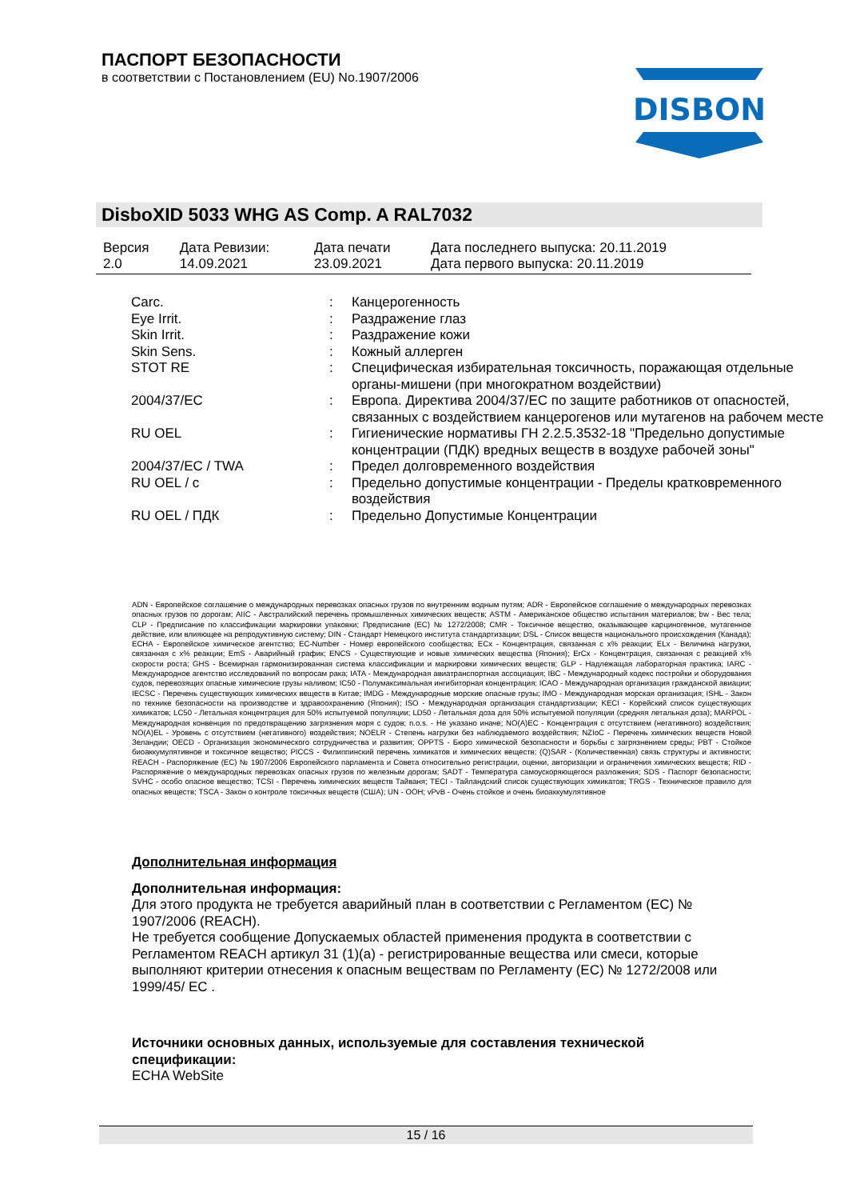ПАСПОРТ БЕЗОПАСНОСТИ
в соответствии с Постановлением (EU) No.1907/2006
DISBON
DisboXID 5033 WHG AS Comp. A RAL7032
| Версия 2.0 | Дата Ревизии: 14.09.2021 | Дата печати 23.09.2021 | Дата последнего выпуска: 20.11.2019 Дата первого выпуска: 20.11.2019 |
| Carc. | : | Канцерогенность |
| Eye Irrit. | : | Раздражение глаз |
| Skin Irrit. | : | Раздражение кожи |
| Skin Sens. | : | Кожный аллерген |
| STOT RE | : | Специфическая избирательная токсичность, поражающая отдельные органы-мишени (при многократном воздействии) |
| 2004/37/EC | : | Европа. Директива 2004/37/EC по защите работников от опасностей, связанных с воздействием канцерогенов или мутагенов на рабочем месте |
| RU OEL | : | Гигиенические нормативы ГН 2.2.5.3532-18 "Предельно допустимые концентрации (ПДК) вредных веществ в воздухе рабочей зоны" |
| 2004/37/EC / TWA | : | Предел долговременного воздействия |
| RU OEL / c | : | Предельно допустимые концентрации - Пределы кратковременного воздействия |
| RU OEL / ПДК | : | Предельно Допустимые Концентрации |
ADN - Европейское соглашение о международных перевозках опасных грузов по внутренним водным путям; ADR - Европейское соглашение о международных перевозках опасных грузов по дорогам; AIIC - Австралийский перечень промышленных химических веществ; ASTM - Американское общество испытания материалов; bw - Вес тела; CLP - Предписание по классификации маркировки упаковки; Предписание (EC) № 1272/2008; CMR - Токсичное вещество, оказывающее карциногенное, мутагенное действие, или влияющее на репродуктивную систему; DIN - Стандарт Немецкого института стандартизации; DSL - Список веществ национального происхождения (Канада); ECHA - Европейское химическое агентство; EC-Number - Номер европейского сообщества; ECx - Концентрация, связанная с x% реакции; ELx - Величина нагрузки, связанная с x% реакции; EmS - Аварийный график; ENCS - Существующие и новые химических вещества (Япония); ErCx - Концентрация, связанная с реакцией x% скорости роста; GHS - Всемирная гармонизированная система классификации и маркировки химических веществ; GLP - Надлежащая лабораторная практика; IARC - Международное агентство исследований по вопросам рака; IATA - Международная авиатранспортная ассоциация; IBC - Международный кодекс постройки и оборудования судов, перевозящих опасные химические грузы наливом; IC50 - Полумаксимальная ингибиторная концентрация; ICAO - Международная организация гражданской авиации; IECSC - Перечень существующих химических веществ в Китае; IMDG - Международные морские опасные грузы; IMO - Международная морская организация; ISHL - Закон по технике безопасности на производстве и здравоохранению (Япония); ISO - Международная организация стандартизации; KECI - Корейский список существующих химикатов; LC50 - Летальная концентрация для 50% испытуемой популяции; LD50 - Летальная доза для 50% испытуемой популяции (средняя летальная доза); MARPOL - Международная конвенция по предотвращению загрязнения моря с судов; n.o.s. - Не указано иначе; NO(A)EC - Концентрация с отсутствием (негативного) воздействия; NO(A)EL - Уровень с отсутствием (негативного) воздействия; NOELR - Степень нагрузки без наблюдаемого воздействия; NZIoC - Перечень химических веществ Новой Зеландии; OECD - Организация экономического сотрудничества и развития; OPPTS - Бюро химической безопасности и борьбы с загрязнением среды; PBT - Стойкое биоаккумулятивное и токсичное вещество; PICCS - Филиппинский перечень химикатов и химических веществ; (Q)SAR - (Количественная) связь структуры и активности; REACH - Распоряжение (EC) № 1907/2006 Европейского парламента и Совета относительно регистрации, оценки, авторизации и ограничения химических веществ; RID - Распоряжение о международных перевозках опасных грузов по железным дорогам; SADT - Температура самоускоряющегося разложения; SDS - Паспорт безопасности; SVHC - особо опасное вещество; TCSI - Перечень химических веществ Тайваня; TECI - Тайландский список существующих химикатов; TRGS - Техническое правило для опасных веществ; TSCA - Закон о контроле токсичных веществ (США); UN - ООН; vPvB - Очень стойкое и очень биоаккумулятивное
Дополнительная информация
Дополнительная информация:
Для этого продукта не требуется аварийный план в соответствии с Регламентом (EC) № 1907/2006 (REACH).
Не требуется сообщение Допускаемых областей применения продукта в соответствии с Регламентом REACH артикул 31 (1)(a) - регистрированные вещества или смеси, которые выполняют критерии отнесения к опасным веществам по Регламенту (EC) № 1272/2008 или 1999/45/ EC .
Источники основных данных, используемые для составления технической спецификации:
ECHA WebSite
15 / 16